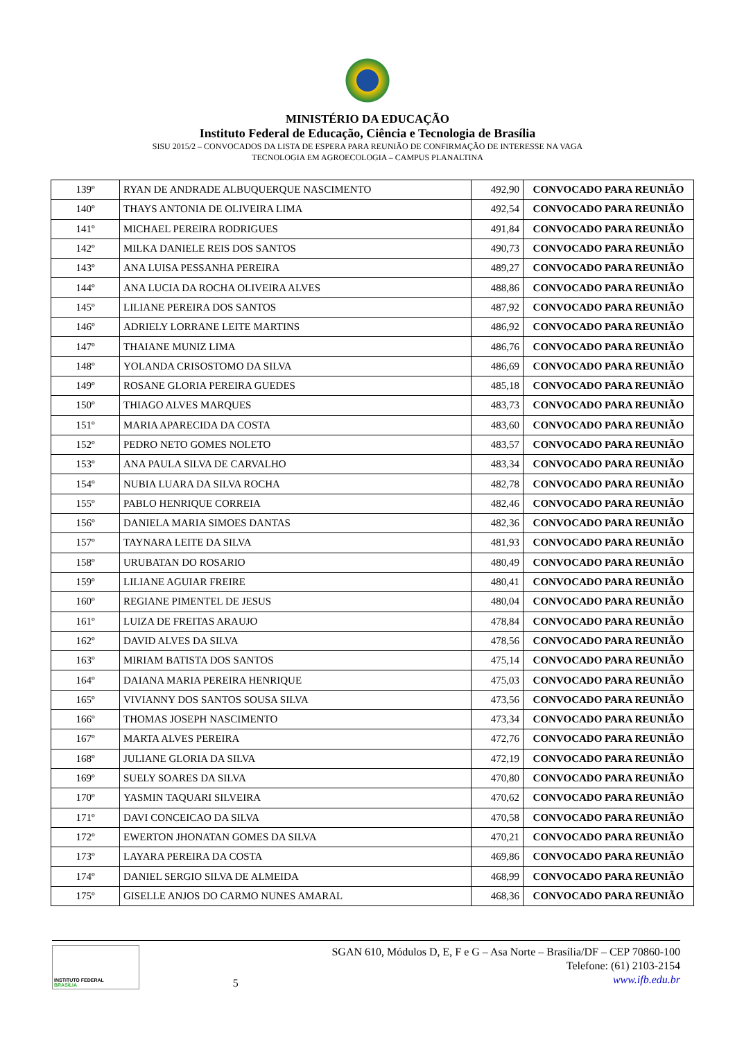MINISTÉRIO DA EDUCAÇÃO
Instituto Federal de Educação, Ciência e Tecnologia de Brasília
SISU 2015/2 – CONVOCADOS DA LISTA DE ESPERA PARA REUNIÃO DE CONFIRMAÇÃO DE INTERESSE NA VAGA
TECNOLOGIA EM AGROECOLOGIA – CAMPUS PLANALTINA
| 139º | RYAN DE ANDRADE ALBUQUERQUE NASCIMENTO | 492,90 | CONVOCADO PARA REUNIÃO |
| 140º | THAYS ANTONIA DE OLIVEIRA LIMA | 492,54 | CONVOCADO PARA REUNIÃO |
| 141º | MICHAEL PEREIRA RODRIGUES | 491,84 | CONVOCADO PARA REUNIÃO |
| 142º | MILKA DANIELE REIS DOS SANTOS | 490,73 | CONVOCADO PARA REUNIÃO |
| 143º | ANA LUISA PESSANHA PEREIRA | 489,27 | CONVOCADO PARA REUNIÃO |
| 144º | ANA LUCIA DA ROCHA OLIVEIRA ALVES | 488,86 | CONVOCADO PARA REUNIÃO |
| 145º | LILIANE PEREIRA DOS SANTOS | 487,92 | CONVOCADO PARA REUNIÃO |
| 146º | ADRIELY LORRANE LEITE MARTINS | 486,92 | CONVOCADO PARA REUNIÃO |
| 147º | THAIANE MUNIZ LIMA | 486,76 | CONVOCADO PARA REUNIÃO |
| 148º | YOLANDA CRISOSTOMO DA SILVA | 486,69 | CONVOCADO PARA REUNIÃO |
| 149º | ROSANE GLORIA PEREIRA GUEDES | 485,18 | CONVOCADO PARA REUNIÃO |
| 150º | THIAGO ALVES MARQUES | 483,73 | CONVOCADO PARA REUNIÃO |
| 151º | MARIA APARECIDA DA COSTA | 483,60 | CONVOCADO PARA REUNIÃO |
| 152º | PEDRO NETO GOMES NOLETO | 483,57 | CONVOCADO PARA REUNIÃO |
| 153º | ANA PAULA SILVA DE CARVALHO | 483,34 | CONVOCADO PARA REUNIÃO |
| 154º | NUBIA LUARA DA SILVA ROCHA | 482,78 | CONVOCADO PARA REUNIÃO |
| 155º | PABLO HENRIQUE CORREIA | 482,46 | CONVOCADO PARA REUNIÃO |
| 156º | DANIELA MARIA SIMOES DANTAS | 482,36 | CONVOCADO PARA REUNIÃO |
| 157º | TAYNARA LEITE DA SILVA | 481,93 | CONVOCADO PARA REUNIÃO |
| 158º | URUBATAN DO ROSARIO | 480,49 | CONVOCADO PARA REUNIÃO |
| 159º | LILIANE AGUIAR FREIRE | 480,41 | CONVOCADO PARA REUNIÃO |
| 160º | REGIANE PIMENTEL DE JESUS | 480,04 | CONVOCADO PARA REUNIÃO |
| 161º | LUIZA DE FREITAS ARAUJO | 478,84 | CONVOCADO PARA REUNIÃO |
| 162º | DAVID ALVES DA SILVA | 478,56 | CONVOCADO PARA REUNIÃO |
| 163º | MIRIAM BATISTA DOS SANTOS | 475,14 | CONVOCADO PARA REUNIÃO |
| 164º | DAIANA MARIA PEREIRA HENRIQUE | 475,03 | CONVOCADO PARA REUNIÃO |
| 165º | VIVIANNY DOS SANTOS SOUSA SILVA | 473,56 | CONVOCADO PARA REUNIÃO |
| 166º | THOMAS JOSEPH NASCIMENTO | 473,34 | CONVOCADO PARA REUNIÃO |
| 167º | MARTA ALVES PEREIRA | 472,76 | CONVOCADO PARA REUNIÃO |
| 168º | JULIANE GLORIA DA SILVA | 472,19 | CONVOCADO PARA REUNIÃO |
| 169º | SUELY SOARES DA SILVA | 470,80 | CONVOCADO PARA REUNIÃO |
| 170º | YASMIN TAQUARI SILVEIRA | 470,62 | CONVOCADO PARA REUNIÃO |
| 171º | DAVI CONCEICAO DA SILVA | 470,58 | CONVOCADO PARA REUNIÃO |
| 172º | EWERTON JHONATAN GOMES DA SILVA | 470,21 | CONVOCADO PARA REUNIÃO |
| 173º | LAYARA PEREIRA DA COSTA | 469,86 | CONVOCADO PARA REUNIÃO |
| 174º | DANIEL SERGIO SILVA DE ALMEIDA | 468,99 | CONVOCADO PARA REUNIÃO |
| 175º | GISELLE ANJOS DO CARMO NUNES AMARAL | 468,36 | CONVOCADO PARA REUNIÃO |
INSTITUTO FEDERAL
BRASÍLIA
5
SGAN 610, Módulos D, E, F e G – Asa Norte – Brasília/DF – CEP 70860-100
Telefone: (61) 2103-2154
www.ifb.edu.br